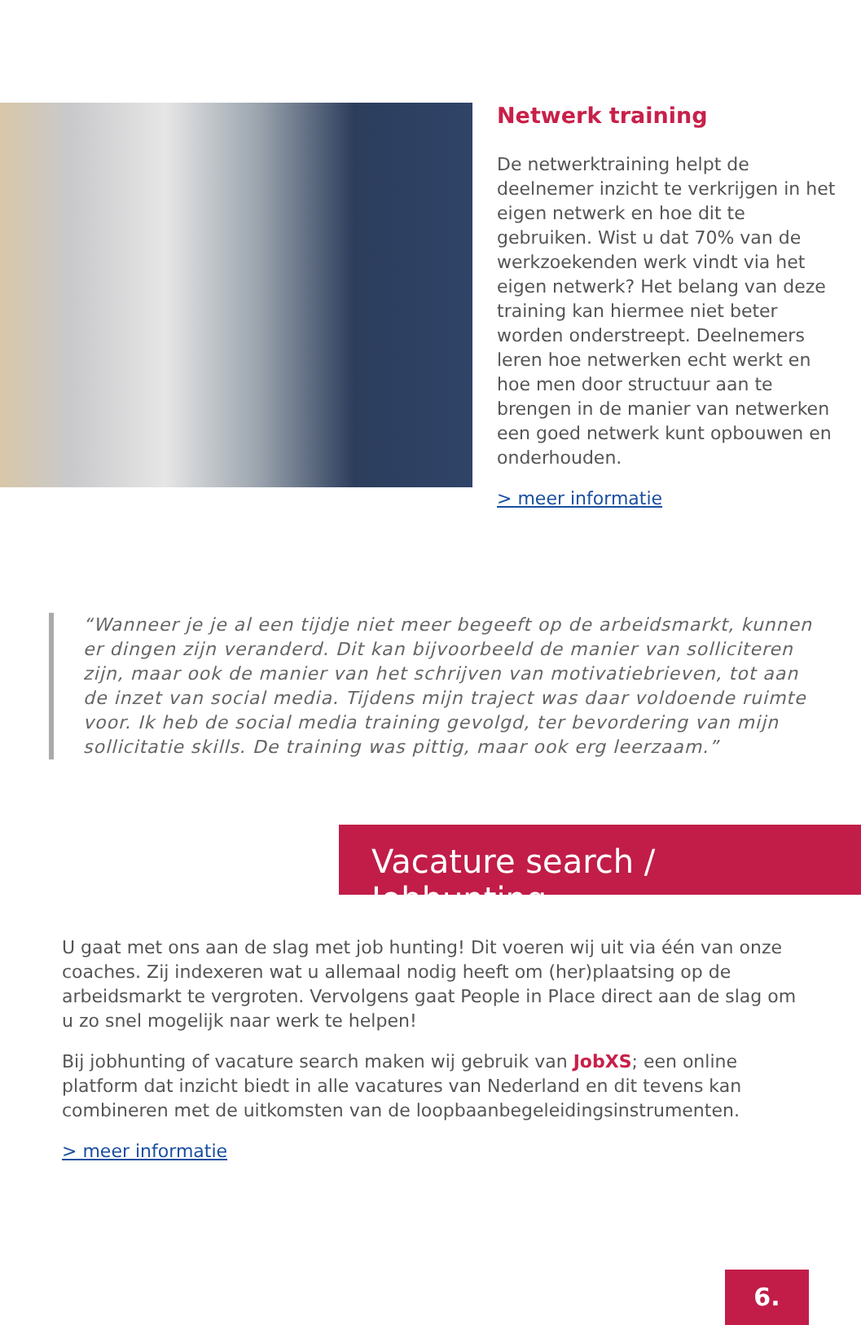Netwerk training
De netwerktraining helpt de deelnemer inzicht te verkrijgen in het eigen netwerk en hoe dit te gebruiken. Wist u dat 70% van de werkzoekenden werk vindt via het eigen netwerk? Het belang van deze training kan hiermee niet beter worden onderstreept. Deelnemers leren hoe netwerken echt werkt en hoe men door structuur aan te brengen in de manier van netwerken een goed netwerk kunt opbouwen en onderhouden.
> meer informatie
“Wanneer je je al een tijdje niet meer begeeft op de arbeidsmarkt, kunnen er dingen zijn veranderd. Dit kan bijvoorbeeld de manier van solliciteren zijn, maar ook de manier van het schrijven van motivatiebrieven, tot aan de inzet van social media. Tijdens mijn traject was daar voldoende ruimte voor. Ik heb de social media training gevolgd, ter bevordering van mijn sollicitatie skills. De training was pittig, maar ook erg leerzaam.”
Vacature search / Jobhunting
U gaat met ons aan de slag met job hunting! Dit voeren wij uit via één van onze coaches. Zij indexeren wat u allemaal nodig heeft om (her)plaatsing op de arbeidsmarkt te vergroten. Vervolgens gaat People in Place direct aan de slag om u zo snel mogelijk naar werk te helpen!
Bij jobhunting of vacature search maken wij gebruik van JobXS; een online platform dat inzicht biedt in alle vacatures van Nederland en dit tevens kan combineren met de uitkomsten van de loopbaanbegeleidingsinstrumenten.
> meer informatie
6.